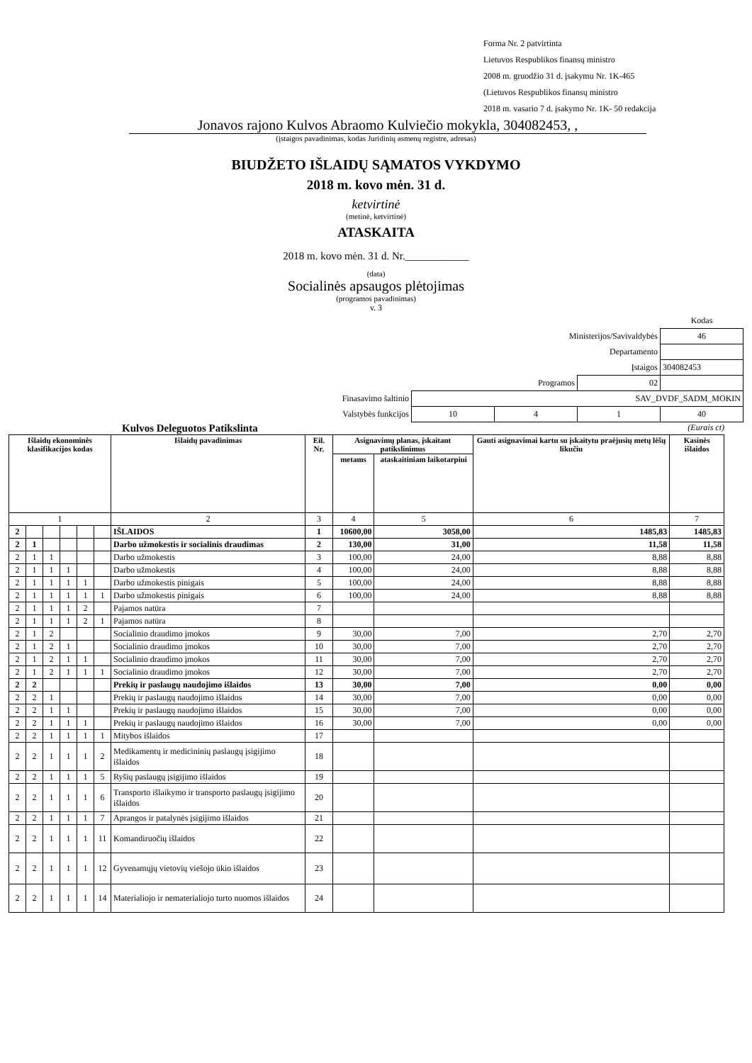Forma Nr. 2 patvirtinta
Lietuvos Respublikos finansų ministro
2008 m. gruodžio 31 d. įsakymu Nr. 1K-465
(Lietuvos Respublikos finansų ministro
2018 m. vasario 7 d. įsakymo Nr. 1K- 50 redakcija
Jonavos rajono Kulvos Abraomo Kulviečio mokykla, 304082453, ,
(įstaigos pavadinimas, kodas Juridinių asmenų registre, adresas)
BIUDŽETO IŠLAIDŲ SĄMATOS VYKDYMO
2018 m. kovo mėn. 31 d.
ketvirtinė
(metinė, ketvirtinė)
ATASKAITA
2018 m. kovo mėn. 31 d. Nr.____________
(data)
Socialinės apsaugos plėtojimas
(programos pavadinimas)
v. 3
| | | | | Kodas |
| Ministerijos/Savivaldybės | | | | 46 |
| Departamento | | | | |
| Įstaigos | | | | 304082453 |
| Programos | | | 02 | |
| Finasavimo šaltinio | SAV_DVDF_SADM_MOKIN | | | |
| Valstybės funkcijos | 10 | 4 | 1 | 40 |
Kulvos Deleguotos Patikslinta (Eurais ct)
| Išlaidų ekonominės klasifikacijos kodas | | | | | | Išlaidų pavadinimas | Eil. Nr. | Asignavimų planas, įskaitant patikslinimus | | Gauti asignavimai kartu su įskaitytu praėjusių metų lėšų likučiu | Kasinės išlaidos |
| --- | --- | --- | --- | --- | --- | --- | --- | --- | --- | --- | --- |
| | | | | | | | | metams | ataskaitiniam laikotarpiui | | |
| 1 | | | | | | 2 | 3 | 4 | 5 | 6 | 7 |
| 2 | | | | | | IŠLAIDOS | 1 | 10600,00 | 3058,00 | 1485,83 | 1485,83 |
| 2 | 1 | | | | | Darbo užmokestis ir socialinis draudimas | 2 | 130,00 | 31,00 | 11,58 | 11,58 |
| 2 | 1 | 1 | | | | Darbo užmokestis | 3 | 100,00 | 24,00 | 8,88 | 8,88 |
| 2 | 1 | 1 | 1 | | | Darbo užmokestis | 4 | 100,00 | 24,00 | 8,88 | 8,88 |
| 2 | 1 | 1 | 1 | 1 | | Darbo užmokestis pinigais | 5 | 100,00 | 24,00 | 8,88 | 8,88 |
| 2 | 1 | 1 | 1 | 1 | 1 | Darbo užmokestis pinigais | 6 | 100,00 | 24,00 | 8,88 | 8,88 |
| 2 | 1 | 1 | 1 | 2 | | Pajamos natūra | 7 | | | | |
| 2 | 1 | 1 | 1 | 2 | 1 | Pajamos natūra | 8 | | | | |
| 2 | 1 | 2 | | | | Socialinio draudimo įmokos | 9 | 30,00 | 7,00 | 2,70 | 2,70 |
| 2 | 1 | 2 | 1 | | | Socialinio draudimo įmokos | 10 | 30,00 | 7,00 | 2,70 | 2,70 |
| 2 | 1 | 2 | 1 | 1 | | Socialinio draudimo įmokos | 11 | 30,00 | 7,00 | 2,70 | 2,70 |
| 2 | 1 | 2 | 1 | 1 | 1 | Socialinio draudimo įmokos | 12 | 30,00 | 7,00 | 2,70 | 2,70 |
| 2 | 2 | | | | | Prekių ir paslaugų naudojimo išlaidos | 13 | 30,00 | 7,00 | 0,00 | 0,00 |
| 2 | 2 | 1 | | | | Prekių ir paslaugų naudojimo išlaidos | 14 | 30,00 | 7,00 | 0,00 | 0,00 |
| 2 | 2 | 1 | 1 | | | Prekių ir paslaugų naudojimo išlaidos | 15 | 30,00 | 7,00 | 0,00 | 0,00 |
| 2 | 2 | 1 | 1 | 1 | | Prekių ir paslaugų naudojimo išlaidos | 16 | 30,00 | 7,00 | 0,00 | 0,00 |
| 2 | 2 | 1 | 1 | 1 | 1 | Mitybos išlaidos | 17 | | | | |
| 2 | 2 | 1 | 1 | 1 | 2 | Medikamentų ir medicininių paslaugų įsigijimo išlaidos | 18 | | | | |
| 2 | 2 | 1 | 1 | 1 | 5 | Ryšių paslaugų įsigijimo išlaidos | 19 | | | | |
| 2 | 2 | 1 | 1 | 1 | 6 | Transporto išlaikymo ir transporto paslaugų įsigijimo išlaidos | 20 | | | | |
| 2 | 2 | 1 | 1 | 1 | 7 | Aprangos ir patalynės įsigijimo išlaidos | 21 | | | | |
| 2 | 2 | 1 | 1 | 1 | 11 | Komandiruočių išlaidos | 22 | | | | |
| 2 | 2 | 1 | 1 | 1 | 12 | Gyvenamųjų vietovių viešojo ūkio išlaidos | 23 | | | | |
| 2 | 2 | 1 | 1 | 1 | 14 | Materialiojo ir nematerialiojo turto nuomos išlaidos | 24 | | | | |